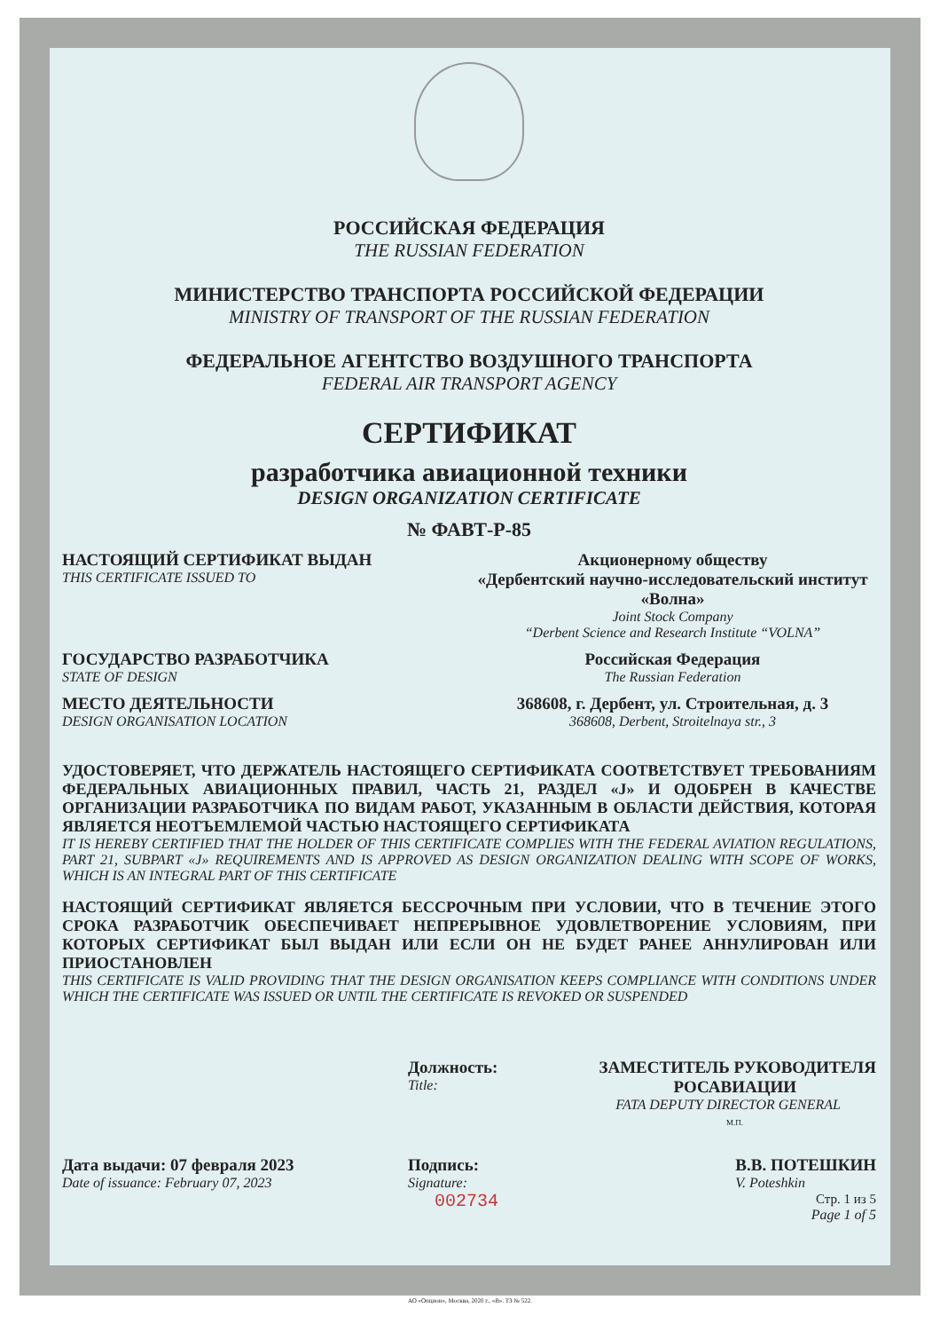РОССИЙСКАЯ ФЕДЕРАЦИЯ
THE RUSSIAN FEDERATION
МИНИСТЕРСТВО ТРАНСПОРТА РОССИЙСКОЙ ФЕДЕРАЦИИ
MINISTRY OF TRANSPORT OF THE RUSSIAN FEDERATION
ФЕДЕРАЛЬНОЕ АГЕНТСТВО ВОЗДУШНОГО ТРАНСПОРТА
FEDERAL AIR TRANSPORT AGENCY
СЕРТИФИКАТ
разработчика авиационной техники
DESIGN ORGANIZATION CERTIFICATE
№ ФАВТ-Р-85
НАСТОЯЩИЙ СЕРТИФИКАТ ВЫДАН
THIS CERTIFICATE ISSUED TO
Акционерному обществу
«Дербентский научно-исследовательский институт «Волна»
Joint Stock Company
“Derbent Science and Research Institute “VOLNA”
ГОСУДАРСТВО РАЗРАБОТЧИКА
STATE OF DESIGN
Российская Федерация
The Russian Federation
МЕСТО ДЕЯТЕЛЬНОСТИ
DESIGN ORGANISATION LOCATION
368608, г. Дербент, ул. Строительная, д. 3
368608, Derbent, Stroitelnaya str., 3
УДОСТОВЕРЯЕТ, ЧТО ДЕРЖАТЕЛЬ НАСТОЯЩЕГО СЕРТИФИКАТА СООТВЕТСТВУЕТ ТРЕБОВАНИЯМ ФЕДЕРАЛЬНЫХ АВИАЦИОННЫХ ПРАВИЛ, ЧАСТЬ 21, РАЗДЕЛ «J» И ОДОБРЕН В КАЧЕСТВЕ ОРГАНИЗАЦИИ РАЗРАБОТЧИКА ПО ВИДАМ РАБОТ, УКАЗАННЫМ В ОБЛАСТИ ДЕЙСТВИЯ, КОТОРАЯ ЯВЛЯЕТСЯ НЕОТЪЕМЛЕМОЙ ЧАСТЬЮ НАСТОЯЩЕГО СЕРТИФИКАТА
IT IS HEREBY CERTIFIED THAT THE HOLDER OF THIS CERTIFICATE COMPLIES WITH THE FEDERAL AVIATION REGULATIONS, PART 21, SUBPART «J» REQUIREMENTS AND IS APPROVED AS DESIGN ORGANIZATION DEALING WITH SCOPE OF WORKS, WHICH IS AN INTEGRAL PART OF THIS CERTIFICATE
НАСТОЯЩИЙ СЕРТИФИКАТ ЯВЛЯЕТСЯ БЕССРОЧНЫМ ПРИ УСЛОВИИ, ЧТО В ТЕЧЕНИЕ ЭТОГО СРОКА РАЗРАБОТЧИК ОБЕСПЕЧИВАЕТ НЕПРЕРЫВНОЕ УДОВЛЕТВОРЕНИЕ УСЛОВИЯМ, ПРИ КОТОРЫХ СЕРТИФИКАТ БЫЛ ВЫДАН ИЛИ ЕСЛИ ОН НЕ БУДЕТ РАНЕЕ АННУЛИРОВАН ИЛИ ПРИОСТАНОВЛЕН
THIS CERTIFICATE IS VALID PROVIDING THAT THE DESIGN ORGANISATION KEEPS COMPLIANCE WITH CONDITIONS UNDER WHICH THE CERTIFICATE WAS ISSUED OR UNTIL THE CERTIFICATE IS REVOKED OR SUSPENDED
Должность:
Title:
ЗАМЕСТИТЕЛЬ РУКОВОДИТЕЛЯ
РОСАВИАЦИИ
FATA DEPUTY DIRECTOR GENERAL
М.П.
Дата выдачи: 07 февраля 2023
Date of issuance: February 07, 2023
Подпись:
Signature:
002734
В.В. ПОТЕШКИН
V. Poteshkin
Стр. 1 из 5
Page 1 of 5
АО «Опцион», Москва, 2020 г., «В». ТЗ № 522.